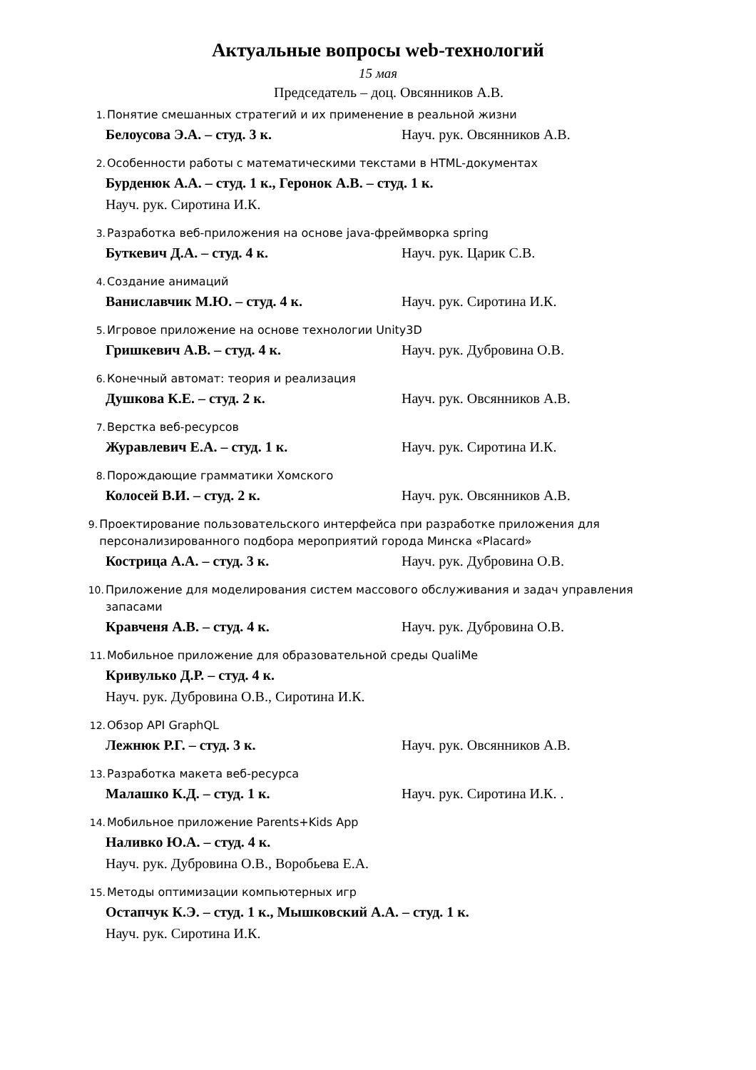Актуальные вопросы web-технологий
15 мая
Председатель – доц. Овсянников А.В.
1. Понятие смешанных стратегий и их применение в реальной жизни
Белоусова Э.А. – студ. 3 к. Науч. рук. Овсянников А.В.
2. Особенности работы с математическими текстами в HTML-документах
Бурденюк А.А. – студ. 1 к., Геронок А.В. – студ. 1 к.
Науч. рук. Сиротина И.К.
3. Разработка веб-приложения на основе java-фреймворка spring
Буткевич Д.А. – студ. 4 к. Науч. рук. Царик С.В.
4. Создание анимаций
Ваниславчик М.Ю. – студ. 4 к. Науч. рук. Сиротина И.К.
5. Игровое приложение на основе технологии Unity3D
Гришкевич А.В. – студ. 4 к. Науч. рук. Дубровина О.В.
6. Конечный автомат: теория и реализация
Душкова К.Е. – студ. 2 к. Науч. рук. Овсянников А.В.
7. Верстка веб-ресурсов
Журавлевич Е.А. – студ. 1 к. Науч. рук. Сиротина И.К.
8. Порождающие грамматики Хомского
Колосей В.И. – студ. 2 к. Науч. рук. Овсянников А.В.
9. Проектирование пользовательского интерфейса при разработке приложения для персонализированного подбора мероприятий города Минска «Placard»
Кострица А.А. – студ. 3 к. Науч. рук. Дубровина О.В.
10. Приложение для моделирования систем массового обслуживания и задач управления запасами
Кравченя А.В. – студ. 4 к. Науч. рук. Дубровина О.В.
11. Мобильное приложение для образовательной среды QualiMe
Кривулько Д.Р. – студ. 4 к.
Науч. рук. Дубровина О.В., Сиротина И.К.
12. Обзор API GraphQL
Лежнюк Р.Г. – студ. 3 к. Науч. рук. Овсянников А.В.
13. Разработка макета веб-ресурса
Малашко К.Д. – студ. 1 к. Науч. рук. Сиротина И.К. .
14. Мобильное приложение Parents+Kids App
Наливко Ю.А. – студ. 4 к.
Науч. рук. Дубровина О.В., Воробьева Е.А.
15. Методы оптимизации компьютерных игр
Остапчук К.Э. – студ. 1 к., Мышковский А.А. – студ. 1 к.
Науч. рук. Сиротина И.К.